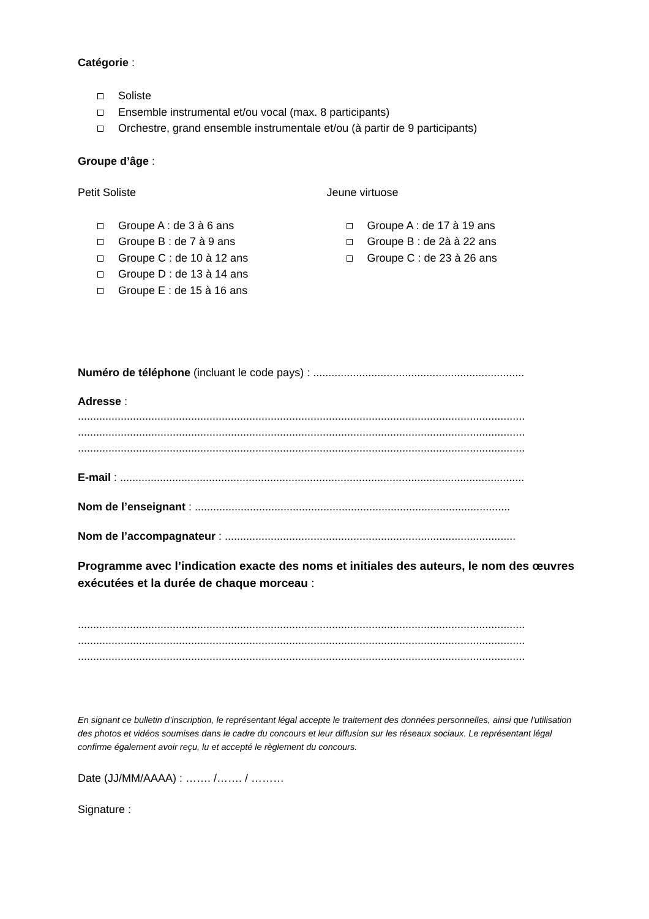Catégorie :
Soliste
Ensemble instrumental et/ou vocal (max. 8 participants)
Orchestre, grand ensemble instrumentale et/ou (à partir de 9 participants)
Groupe d’âge :
Petit Soliste
Groupe A : de 3 à 6 ans
Groupe B : de 7 à 9 ans
Groupe C : de 10 à 12 ans
Groupe D : de 13 à 14 ans
Groupe E : de 15 à 16 ans
Jeune virtuose
Groupe A : de 17 à 19 ans
Groupe B : de 2à à 22 ans
Groupe C : de 23 à 26 ans
Numéro de téléphone (incluant le code pays) : .....................................................................
Adresse :
..................................................................................................................................................
..................................................................................................................................................
..................................................................................................................................................
E-mail : ....................................................................................................................................
Nom de l’enseignant : .......................................................................................................
Nom de l’accompagnateur : ...............................................................................................
Programme avec l’indication exacte des noms et initiales des auteurs, le nom des œuvres exécutées et la durée de chaque morceau :
..................................................................................................................................................
..................................................................................................................................................
..................................................................................................................................................
En signant ce bulletin d’inscription, le représentant légal accepte le traitement des données personnelles, ainsi que l'utilisation des photos et vidéos soumises dans le cadre du concours et leur diffusion sur les réseaux sociaux. Le représentant légal confirme également avoir reçu, lu et accepté le règlement du concours.
Date (JJ/MM/AAAA) : ……. /……. / ………
Signature :